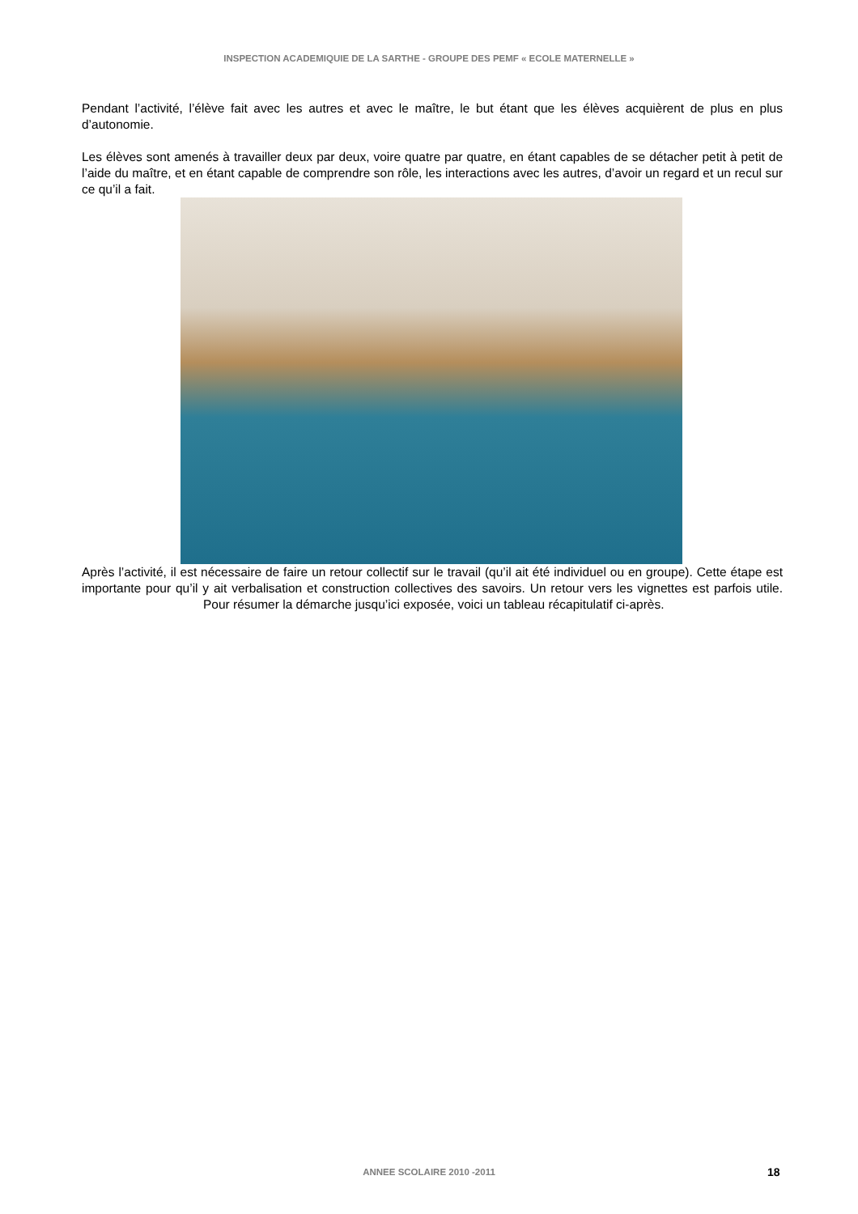INSPECTION ACADEMIQUIE DE LA SARTHE - GROUPE DES PEMF « ECOLE MATERNELLE »
Pendant l’activité, l’élève fait avec les autres et avec le maître, le but étant que les élèves acquièrent de plus en plus d’autonomie.
Les élèves sont amenés à travailler deux par deux, voire quatre par quatre, en étant capables de se détacher petit à petit de l’aide du maître, et en étant capable de comprendre son rôle, les interactions avec les autres, d’avoir un regard et un recul sur ce qu’il a fait.
Après l’activité, il est nécessaire de faire un retour collectif sur le travail (qu’il ait été individuel ou en groupe). Cette étape est importante pour qu’il y ait verbalisation et construction collectives des savoirs. Un retour vers les vignettes est parfois utile. Pour résumer la démarche jusqu’ici exposée, voici un tableau récapitulatif ci-après.
ANNEE SCOLAIRE 2010 -2011 18